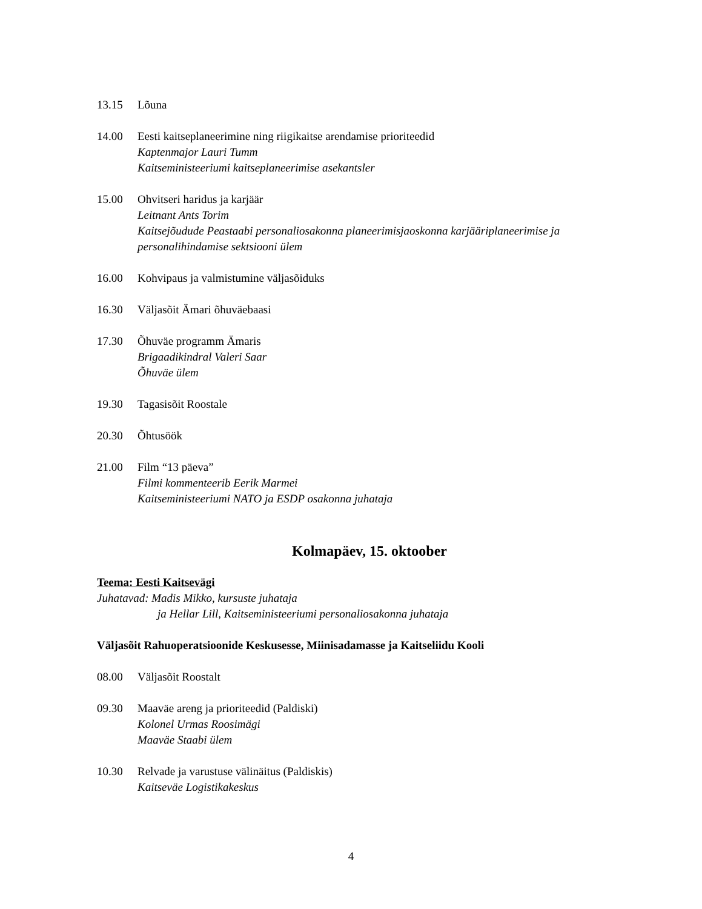13.15 Lõuna
14.00 Eesti kaitseplaneerimine ning riigikaitse arendamise prioriteedid
Kaptenmajor Lauri Tumm
Kaitseministeeriumi kaitseplaneerimise asekantsler
15.00 Ohvitseri haridus ja karjäär
Leitnant Ants Torim
Kaitsejõudude Peastaabi personaliosakonna planeerimisjaoskonna karjääriplaneerimise ja personalihindamise sektsiooni ülem
16.00 Kohvipaus ja valmistumine väljasõiduks
16.30 Väljasõit Ämari õhuväebaasi
17.30 Õhuväe programm Ämaris
Brigaadikindral Valeri Saar
Õhuväe ülem
19.30 Tagasisõit Roostale
20.30 Õhtusöök
21.00 Film “13 päeva”
Filmi kommenteerib Eerik Marmei
Kaitseministeeriumi NATO ja ESDP osakonna juhataja
Kolmapäev, 15. oktoober
Teema: Eesti Kaitsevägi
Juhatavad: Madis Mikko, kursuste juhataja
ja Hellar Lill, Kaitseministeeriumi personaliosakonna juhataja
Väljasõit Rahuoperatsioonide Keskusesse, Miinisadamasse ja Kaitseliidu Kooli
08.00 Väljasõit Roostalt
09.30 Maaväe areng ja prioriteedid (Paldiski)
Kolonel Urmas Roosimägi
Maaväe Staabi ülem
10.30 Relvade ja varustuse välinäitus (Paldiskis)
Kaitseväe Logistikakeskus
4